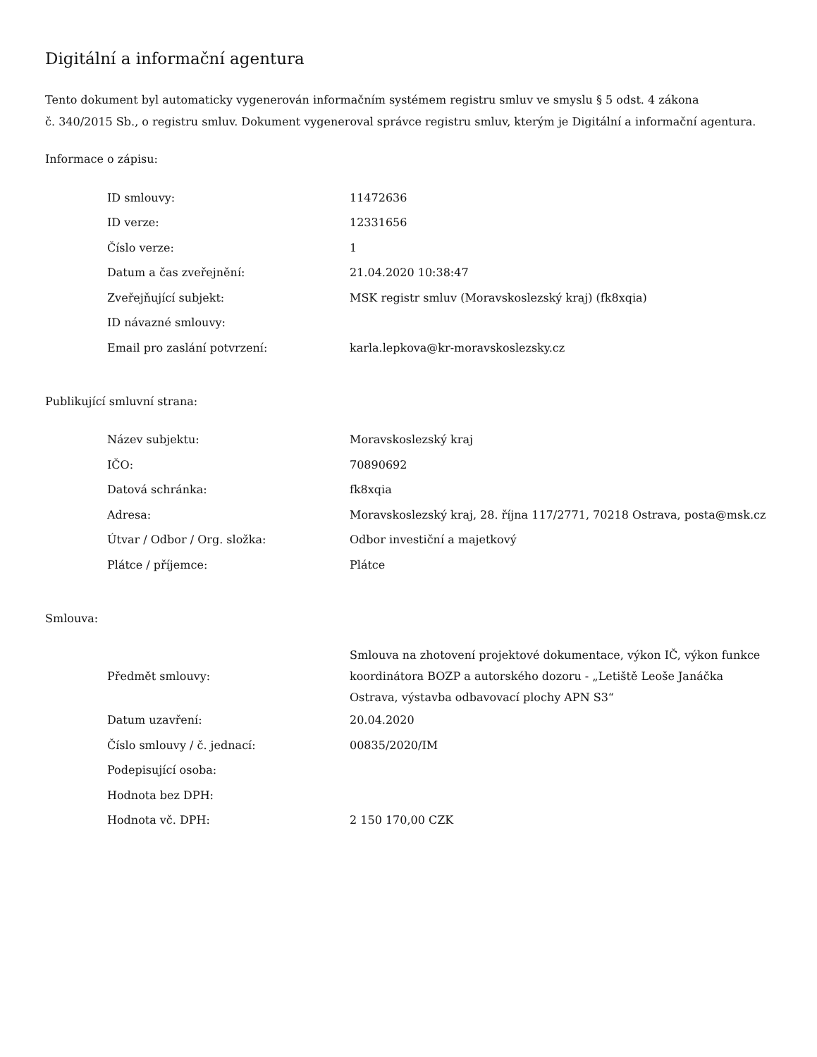Digitální a informační agentura
Tento dokument byl automaticky vygenerován informačním systémem registru smluv ve smyslu § 5 odst. 4 zákona
č. 340/2015 Sb., o registru smluv. Dokument vygeneroval správce registru smluv, kterým je Digitální a informační agentura.
Informace o zápisu:
| ID smlouvy: | 11472636 |
| ID verze: | 12331656 |
| Číslo verze: | 1 |
| Datum a čas zveřejnění: | 21.04.2020 10:38:47 |
| Zveřejňující subjekt: | MSK registr smluv (Moravskoslezský kraj) (fk8xqia) |
| ID návazné smlouvy: | |
| Email pro zaslání potvrzení: | karla.lepkova@kr-moravskoslezsky.cz |
Publikující smluvní strana:
| Název subjektu: | Moravskoslezský kraj |
| IČO: | 70890692 |
| Datová schránka: | fk8xqia |
| Adresa: | Moravskoslezský kraj, 28. října 117/2771, 70218 Ostrava, posta@msk.cz |
| Útvar / Odbor / Org. složka: | Odbor investiční a majetkový |
| Plátce / příjemce: | Plátce |
Smlouva:
| Předmět smlouvy: | Smlouva na zhotovení projektové dokumentace, výkon IČ, výkon funkce koordinátora BOZP a autorského dozoru - „Letiště Leoše Janáčka Ostrava, výstavba odbavovací plochy APN S3“ |
| Datum uzavření: | 20.04.2020 |
| Číslo smlouvy / č. jednací: | 00835/2020/IM |
| Podepisující osoba: | |
| Hodnota bez DPH: | |
| Hodnota vč. DPH: | 2 150 170,00 CZK |